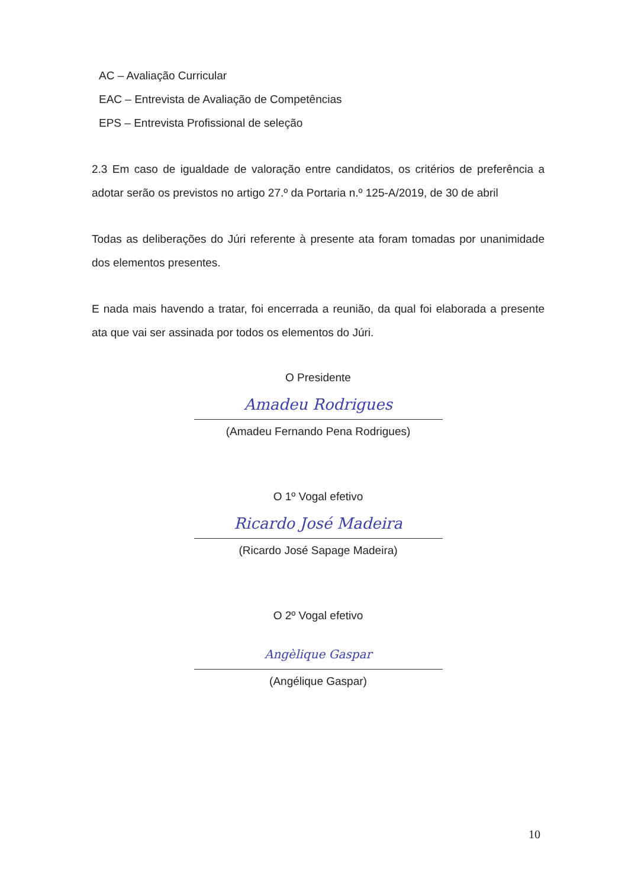AC – Avaliação Curricular
EAC – Entrevista de Avaliação de Competências
EPS – Entrevista Profissional de seleção
2.3 Em caso de igualdade de valoração entre candidatos, os critérios de preferência a adotar serão os previstos no artigo 27.º da Portaria n.º 125-A/2019, de 30 de abril
Todas as deliberações do Júri referente à presente ata foram tomadas por unanimidade dos elementos presentes.
E nada mais havendo a tratar, foi encerrada a reunião, da qual foi elaborada a presente ata que vai ser assinada por todos os elementos do Júri.
O Presidente
Amadeu Rodrigues
(Amadeu Fernando Pena Rodrigues)
O 1º Vogal efetivo
Ricardo José Madeira
(Ricardo José Sapage Madeira)
O 2º Vogal efetivo
Angèlique Gaspar
(Angélique Gaspar)
10